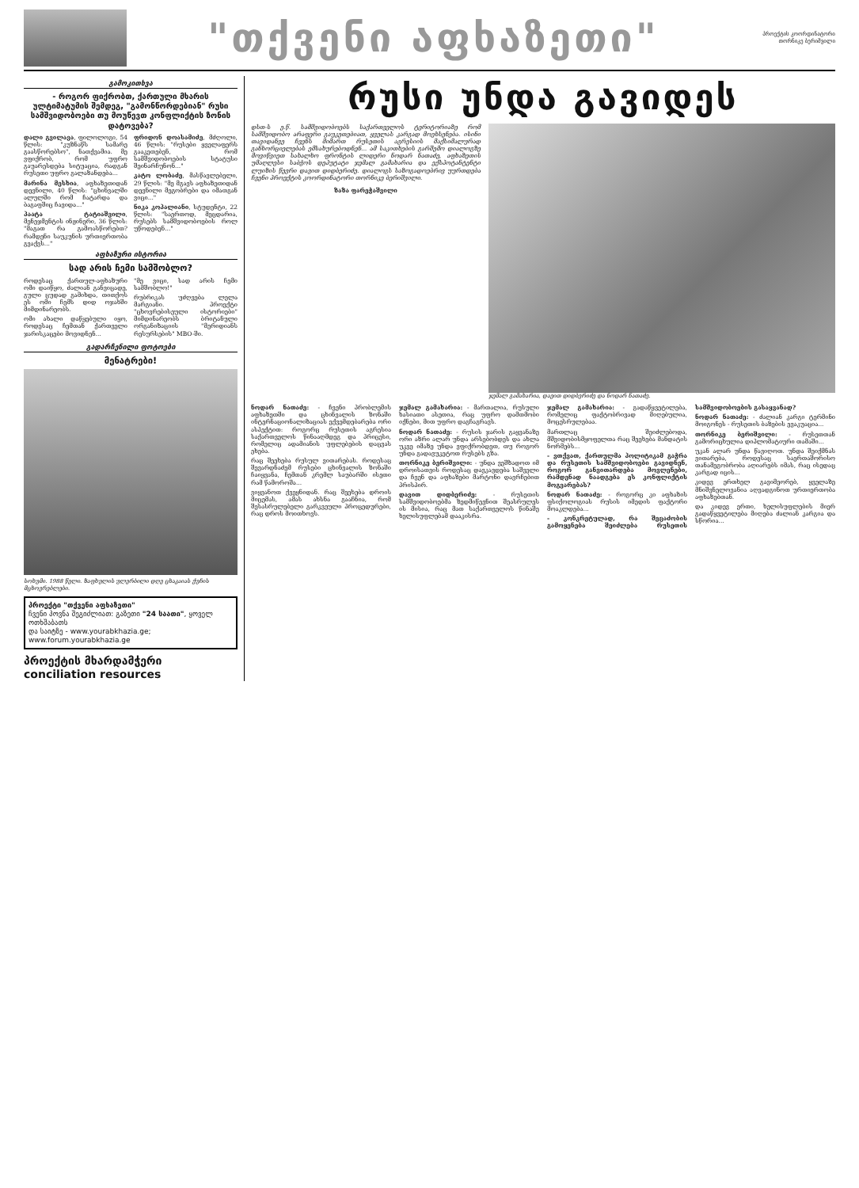"თქვენი აფხაზეთი"
პროექტის კოორდინატორი
თორნიკე ბერიშვილი
გამოკითხვა
- როგორ ფიქრობთ, ქართული მხარის ულტიმატუმის შემდეგ, "გამონწორდებიან" რუსი სამშვიდობოები თუ მოუწევთ კონფლიქტის ზონის დატოვება?
დალი გვილავა, ფილოლოგი, 54 წლის: "კუზნაწს სამარე გაასწორებსო", ნათქვამია. მე ვფიქრობ, რომ უფრო გაუარესდება სიტუაცია, რადგან რუსეთი უფრო გალაზანდება...
მარინა მესხია, აფხაზეთიდან დევნილი, 40 წლის: "ცხინვალში ალულში რომ ჩატარდა და ბაგაფშიც ჩავიდა..."
პაატა ტატიაშვილი, მენეჯმენტის ინჟინერი, 36 წლის: "მაგათ რა გამოასწორებთ? რამდენი საუკუნის ურთიერთობა გვაქვს..."
ფრიდონ დოასამიძე, მძღოლი, 46 წლის: "რუსები ყველაფერს გააკეთებენ, რომ სამშვიდობოების სტატუსი შეინარჩუნონ..."
კატო ლობაძე, მასწავლებელი, 29 წლის: "მე მგავს აფხაზეთიდან დევნილი მეგობრები და იმათგან ვიცი..."
ნიკა კოპალიანი, სტუდენტი, 22 წლის: "საერთოდ, მეცდარია, რუსებს სამშვიდობოების როლ უწოდებენ..."
აფხაზური ისტორია
სად არის ჩემი სამშობლო?
როდესაც ქართულ-აფხაზური ომი დაიწყო, ძალიან განვიცადე, გული ცუდად გამიხდა, თითქოს ეს ომი ჩემს დიდ ოჯახში მიმდინარეობს.
ომი ახალი დაწყებული იყო, როდესაც ჩემთან ქართველი ჯარისკაცები მოვიდნენ...
"მე ვიცი, სად არის ჩემი სამშობლო!"
რუბრიკას უძღვება ლელა მარგიანი. პროექტი "ცხოვრებისეული ისტორიები" მიმდინარეობს ბრიტანული ორგანიზაციის "მერიდიანს რესურსების" MBO-ში.
გადარჩენილი ფოტოები
მენატრები!
სოხუმი. 1988 წელი. ზაფხულის ულერბილი დღე ცხაკაიას ქუჩის მცხოვრებლები.
პროექტი "თქვენი აფხაზეთი"
ჩვენი პოვნა შეგიძლიათ: გაზეთი "24 საათი", ყოველ ოთხშაბათს
და საიტზე - www.yourabkhazia.ge; www.forum.yourabkhazia.ge
პროექტის მხარდამჭერი conciliation resources
რუსი უნდა გავიდეს
დსთ-ს ე.წ. სამშვიდობოებს საქართველოს ტერიტორიაზე რომ სამშვიდობო არაფერი გაუკეთებიათ, ყველას კარგად მოეხსენება. ისინი თავიდანვე ჩვენს მიმართ რუსეთის აგრესიის მაქსიმალურად განხორციელებას ემსახურებოდნენ... ამ საკითხების გარშემო დიალოგზე მოვიწვიეთ სახალხო ფრონტის ლიდერი ნოდარ ნათაძე, აფხაზეთის უმაღლესი საბჭოს დეპუტატი ჯემალ გამახარია და ექსპოტანტენტი ლუიზის წევრი დავით დიდბერიძე. დიალოგს საზოგადოებრივ უურთდება ჩვენი პროექტის კოორდინატორი თორნიკე ბერიშვილი.
ზაზა ფარეჭაშვილი
ჯემალ გამახარია, დავით დიდბერიძე და ნოდარ ნათაძე.
ნოდარ ნათაძე: - ჩვენი პრობლემის აფხაზეთში და ცხინვალის ზონაში ინტერნაციონალიზაციას ექვემდებარება ორი ასპექტით: როგორც რუსეთის აგრესია საქართველოს წინააღმდეგ და პრიცესი, რომელიც ადამიანის უფლებების დაცვას ეხება.
რაც შეეხება რუსულ ვითარებას. როდესაც შევარდნაძემ რუსები ცხინვალის ზონაში ჩაიყვანა, ჩემთან კრემლ საუბარში ისეთი რამ წამოროშა...
ვიყვანოთ ქვეყნიდან. რაც შეეხება დროის მიცემას, ამას ახსნა გააჩნია, რომ შესასრულებელი გარკვეული პროცედურები, რაც დროს მოითხოვს.
ჯემალ გამახარია: - მართალია, რუსული ხასიათი ასეთია, რაც უფრო დამთმობი იქნები, მით უფრო დაგჩაგრავს.
ნოდარ ნათაძე: - რუსის ჯარის გაყვანაზე ორი აზრი ალარ უნდა არსებობდეს და ახლა უკვე იმაზე უნდა ვფიქრობდეთ, თუ როგორ უნდა გადავუკეტოთ რუსებს გზა.
თორნიკე ბერიშვილი: - უნდა ვეშზადოთ იმ დროისათვის როდესაც დავკავდება საშველი და ჩვენ და აფხაზები მარტონი დავრჩებით პრისპირ.
დავით დიდბერიძე: - რუსეთის სამშვიდობოებმა ზედმიწევნით შეასრულეს ის მისია, რაც მათ საქართველოს წინაშე ხელისუფლებამ დააკისრა.
ჯემალ გამახარია: - გადაწყვეტილება, რომელიც ფაქტობრივად მიღებულია, მოცესრულებაა.
მართლაც შეიძლებოდა, მშვიდობისმყოფელთა რაც შეეხება მანდატის ნორმებს...
- ვთქვათ, ქართულმა პოლიტიკამ გაჭრა და რუსეთის სამშვიდობოები გავიდნენ, როგორ განვითარდება მოვლენები, რამდენად ნაადგება ეს კონფლიქტის მოგვარებას?
ნოდარ ნათაძე: - როგორც კი აფხაზის ფსიქოლოგიას რუსის იმედის ფაქტორი მოაკლდება...
- კონკრეტულად, რა შეცაძობის გამოყენება შეიძლება რუსეთის სამშვიდობოების გასაყვანად?
ნოდარ ნათაძე: - ძალიან კარგი ტერმინი მოიგონეს - რუსეთის ბაზების ევაკუაცია...
თორნიკე ბერიშვილი: - რუსეთთან გამორიცხულია დიპლომატიური თამაში...
უკან ალარ უნდა წავიღოთ. უნდა შეიქმნას ვითარება, როდესაც საერთაშორისო თანამეგობრობა აღიარებს იმას, რაც ისედაც კარგად იცის...
კიდევ ერთხელ გავიმეორებ, ყველაზე მნიშვნელოვანია აღვადგინოთ ურთიერთობა აფხაზებთან.
და კიდევ ერთი, ხელისუფლების მიერ გადაწყვეტილება მიღება ძალიან კარგია და სწორია...